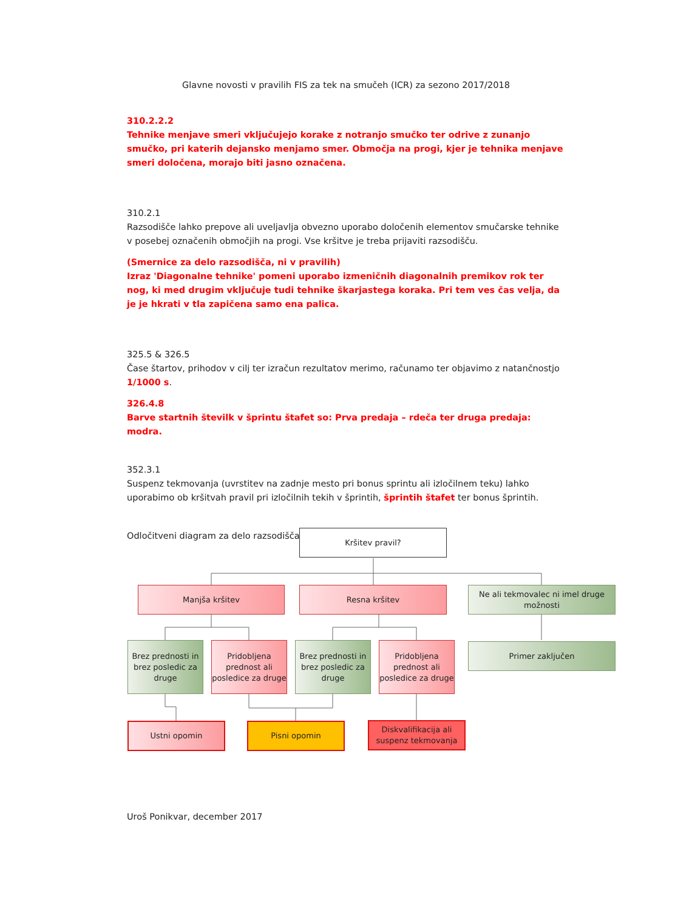Glavne novosti v pravilih FIS za tek na smučeh (ICR) za sezono 2017/2018
310.2.2.2
Tehnike menjave smeri vključujejo korake z notranjo smučko ter odrive z zunanjo smučko, pri katerih dejansko menjamo smer. Območja na progi, kjer je tehnika menjave smeri določena, morajo biti jasno označena.
310.2.1
Razsodišče lahko prepove ali uveljavlja obvezno uporabo določenih elementov smučarske tehnike v posebej označenih območjih na progi. Vse kršitve je treba prijaviti razsodišču.
(Smernice za delo razsodišča, ni v pravilih)
Izraz 'Diagonalne tehnike' pomeni uporabo izmeničnih diagonalnih premikov rok ter nog, ki med drugim vključuje tudi tehnike škarjastega koraka. Pri tem ves čas velja, da je je hkrati v tla zapičena samo ena palica.
325.5 & 326.5
Čase štartov, prihodov v cilj ter izračun rezultatov merimo, računamo ter objavimo z natančnostjo 1/1000 s.
326.4.8
Barve startnih številk v šprintu štafet so: Prva predaja – rdeča ter druga predaja: modra.
352.3.1
Suspenz tekmovanja (uvrstitev na zadnje mesto pri bonus sprintu ali izločilnem teku) lahko uporabimo ob kršitvah pravil pri izločilnih tekih v šprintih, šprintih štafet ter bonus šprintih.
Odločitveni diagram za delo razsodišča:
Kršitev pravil?
Manjša kršitev Resna kršitev
Ne ali tekmovalec ni imel druge možnosti
Brez prednosti in brez posledic za druge
Pridobljena prednost ali posledice za druge
Brez prednosti in brez posledic za druge
Pridobljena prednost ali posledice za druge
Primer zaključen
Ustni opomin Pisni opomin
Diskvalifikacija ali suspenz tekmovanja
Uroš Ponikvar, december 2017